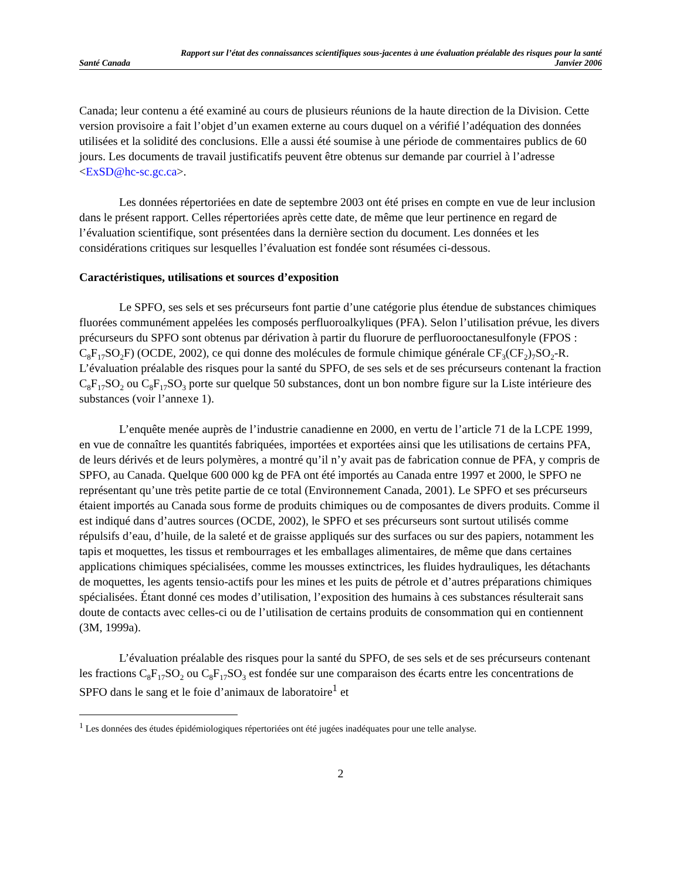Rapport sur l’état des connaissances scientifiques sous-jacentes à une évaluation préalable des risques pour la santé
Santé Canada Janvier 2006
Canada; leur contenu a été examiné au cours de plusieurs réunions de la haute direction de la Division. Cette version provisoire a fait l’objet d’un examen externe au cours duquel on a vérifié l’adéquation des données utilisées et la solidité des conclusions. Elle a aussi été soumise à une période de commentaires publics de 60 jours. Les documents de travail justificatifs peuvent être obtenus sur demande par courriel à l’adresse <ExSD@hc-sc.gc.ca>.
Les données répertoriées en date de septembre 2003 ont été prises en compte en vue de leur inclusion dans le présent rapport. Celles répertoriées après cette date, de même que leur pertinence en regard de l’évaluation scientifique, sont présentées dans la dernière section du document. Les données et les considérations critiques sur lesquelles l’évaluation est fondée sont résumées ci-dessous.
Caractéristiques, utilisations et sources d’exposition
Le SPFO, ses sels et ses précurseurs font partie d’une catégorie plus étendue de substances chimiques fluorées communément appelées les composés perfluoroalkyliques (PFA). Selon l’utilisation prévue, les divers précurseurs du SPFO sont obtenus par dérivation à partir du fluorure de perfluorooctanesulfonyle (FPOS : C<sub>8</sub>F<sub>17</sub>SO<sub>2</sub>F) (OCDE, 2002), ce qui donne des molécules de formule chimique générale CF<sub>3</sub>(CF<sub>2</sub>)<sub>7</sub>SO<sub>2</sub>-R. L’évaluation préalable des risques pour la santé du SPFO, de ses sels et de ses précurseurs contenant la fraction C<sub>8</sub>F<sub>17</sub>SO<sub>2</sub> ou C<sub>8</sub>F<sub>17</sub>SO<sub>3</sub> porte sur quelque 50 substances, dont un bon nombre figure sur la Liste intérieure des substances (voir l’annexe 1).
L’enquête menée auprès de l’industrie canadienne en 2000, en vertu de l’article 71 de la LCPE 1999, en vue de connaître les quantités fabriquées, importées et exportées ainsi que les utilisations de certains PFA, de leurs dérivés et de leurs polymères, a montré qu’il n’y avait pas de fabrication connue de PFA, y compris de SPFO, au Canada. Quelque 600 000 kg de PFA ont été importés au Canada entre 1997 et 2000, le SPFO ne représentant qu’une très petite partie de ce total (Environnement Canada, 2001). Le SPFO et ses précurseurs étaient importés au Canada sous forme de produits chimiques ou de composantes de divers produits. Comme il est indiqué dans d’autres sources (OCDE, 2002), le SPFO et ses précurseurs sont surtout utilisés comme répulsifs d’eau, d’huile, de la saleté et de graisse appliqués sur des surfaces ou sur des papiers, notamment les tapis et moquettes, les tissus et rembourrages et les emballages alimentaires, de même que dans certaines applications chimiques spécialisées, comme les mousses extinctrices, les fluides hydrauliques, les détachants de moquettes, les agents tensio-actifs pour les mines et les puits de pétrole et d’autres préparations chimiques spécialisées. Étant donné ces modes d’utilisation, l’exposition des humains à ces substances résulterait sans doute de contacts avec celles-ci ou de l’utilisation de certains produits de consommation qui en contiennent
(3M, 1999a).
L’évaluation préalable des risques pour la santé du SPFO, de ses sels et de ses précurseurs contenant les fractions C<sub>8</sub>F<sub>17</sub>SO<sub>2</sub> ou C<sub>8</sub>F<sub>17</sub>SO<sub>3</sub> est fondée sur une comparaison des écarts entre les concentrations de SPFO dans le sang et le foie d’animaux de laboratoire<sup>1</sup> et
<sup>1</sup> Les données des études épidémiologiques répertoriées ont été jugées inadéquates pour une telle analyse.
2